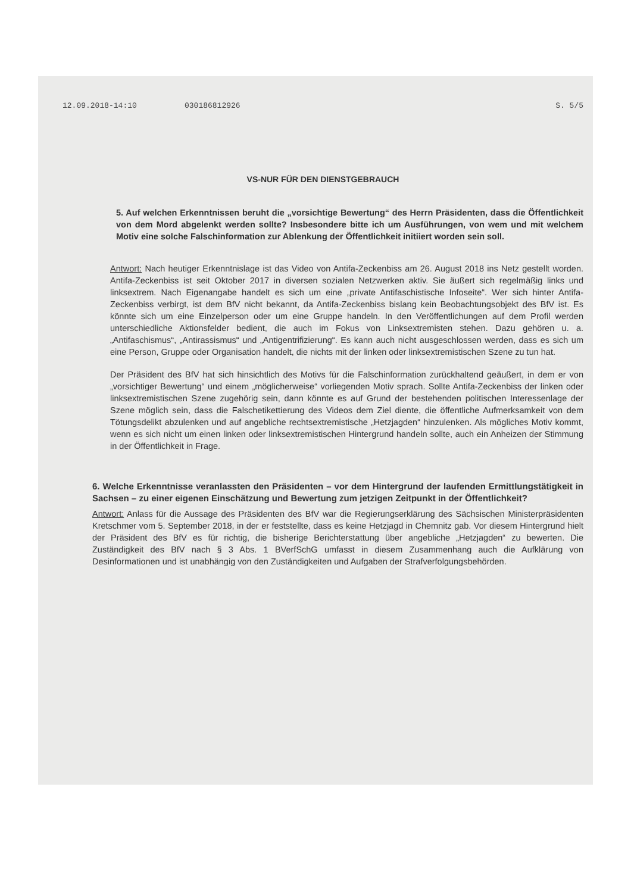12.09.2018-14:10 030186812926 S. 5/5
VS-NUR FÜR DEN DIENSTGEBRAUCH
5. Auf welchen Erkenntnissen beruht die „vorsichtige Bewertung“ des Herrn Präsidenten, dass die Öffentlichkeit von dem Mord abgelenkt werden sollte? Insbesondere bitte ich um Ausführungen, von wem und mit welchem Motiv eine solche Falschinformation zur Ablenkung der Öffentlichkeit initiiert worden sein soll.
Antwort: Nach heutiger Erkenntnislage ist das Video von Antifa-Zeckenbiss am 26. August 2018 ins Netz gestellt worden. Antifa-Zeckenbiss ist seit Oktober 2017 in diversen sozialen Netzwerken aktiv. Sie äußert sich regelmäßig links und linksextrem. Nach Eigenangabe handelt es sich um eine „private Antifaschistische Infoseite“. Wer sich hinter Antifa-Zeckenbiss verbirgt, ist dem BfV nicht bekannt, da Antifa-Zeckenbiss bislang kein Beobachtungsobjekt des BfV ist. Es könnte sich um eine Einzelperson oder um eine Gruppe handeln. In den Veröffentlichungen auf dem Profil werden unterschiedliche Aktionsfelder bedient, die auch im Fokus von Linksextremisten stehen. Dazu gehören u. a. „Antifaschismus“, „Antirassismus“ und „Antigentrifizierung“. Es kann auch nicht ausgeschlossen werden, dass es sich um eine Person, Gruppe oder Organisation handelt, die nichts mit der linken oder linksextremistischen Szene zu tun hat.
Der Präsident des BfV hat sich hinsichtlich des Motivs für die Falschinformation zurückhaltend geäußert, in dem er von „vorsichtiger Bewertung“ und einem „möglicherweise“ vorliegenden Motiv sprach. Sollte Antifa-Zeckenbiss der linken oder linksextremistischen Szene zugehörig sein, dann könnte es auf Grund der bestehenden politischen Interessenlage der Szene möglich sein, dass die Falschetikettierung des Videos dem Ziel diente, die öffentliche Aufmerksamkeit von dem Tötungsdelikt abzulenken und auf angebliche rechtsextremistische „Hetzjagden“ hinzulenken. Als mögliches Motiv kommt, wenn es sich nicht um einen linken oder linksextremistischen Hintergrund handeln sollte, auch ein Anheizen der Stimmung in der Öffentlichkeit in Frage.
6. Welche Erkenntnisse veranlassten den Präsidenten – vor dem Hintergrund der laufenden Ermittlungstätigkeit in Sachsen – zu einer eigenen Einschätzung und Bewertung zum jetzigen Zeitpunkt in der Öffentlichkeit?
Antwort: Anlass für die Aussage des Präsidenten des BfV war die Regierungserklärung des Sächsischen Ministerpräsidenten Kretschmer vom 5. September 2018, in der er feststellte, dass es keine Hetzjagd in Chemnitz gab. Vor diesem Hintergrund hielt der Präsident des BfV es für richtig, die bisherige Berichterstattung über angebliche „Hetzjagden“ zu bewerten. Die Zuständigkeit des BfV nach § 3 Abs. 1 BVerfSchG umfasst in diesem Zusammenhang auch die Aufklärung von Desinformationen und ist unabhängig von den Zuständigkeiten und Aufgaben der Strafverfolgungsbehörden.